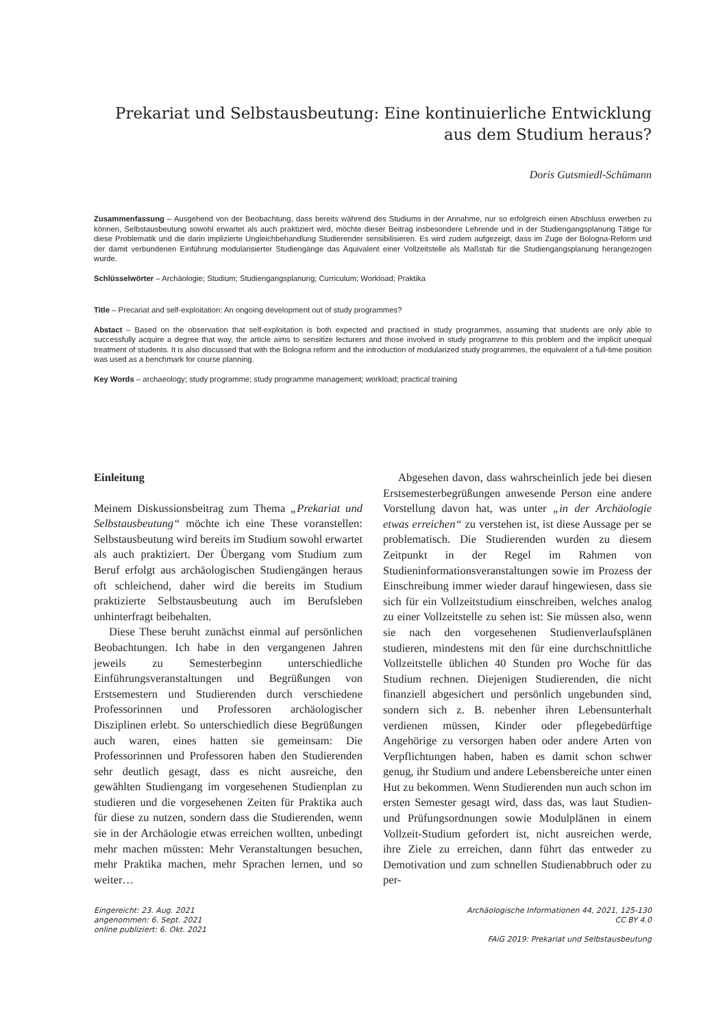Prekariat und Selbstausbeutung: Eine kontinuierliche Entwicklung
aus dem Studium heraus?
Doris Gutsmiedl-Schümann
Zusammenfassung – Ausgehend von der Beobachtung, dass bereits während des Studiums in der Annahme, nur so erfolgreich einen Abschluss erwerben zu können, Selbstausbeutung sowohl erwartet als auch praktiziert wird, möchte dieser Beitrag insbesondere Lehrende und in der Studiengangsplanung Tätige für diese Problematik und die darin implizierte Ungleichbehandlung Studierender sensibilisieren. Es wird zudem aufgezeigt, dass im Zuge der Bologna-Reform und der damit verbundenen Einführung modularisierter Studiengänge das Äquivalent einer Vollzeitstelle als Maßstab für die Studiengangsplanung herangezogen wurde.
Schlüsselwörter – Archäologie; Studium; Studiengangsplanung; Curriculum; Workload; Praktika
Title – Precariat and self-exploitation: An ongoing development out of study programmes?
Abstact – Based on the observation that self-exploitation is both expected and practised in study programmes, assuming that students are only able to successfully acquire a degree that way, the article aims to sensitize lecturers and those involved in study programme to this problem and the implicit unequal treatment of students. It is also discussed that with the Bologna reform and the introduction of modularized study programmes, the equivalent of a full-time position was used as a benchmark for course planning.
Key Words – archaeology; study programme; study programme management; workload; practical training
Einleitung
Meinem Diskussionsbeitrag zum Thema „Prekariat und Selbstausbeutung“ möchte ich eine These voranstellen: Selbstausbeutung wird bereits im Studium sowohl erwartet als auch praktiziert. Der Übergang vom Studium zum Beruf erfolgt aus archäologischen Studiengängen heraus oft schleichend, daher wird die bereits im Studium praktizierte Selbstausbeutung auch im Berufsleben unhinterfragt beibehalten.
Diese These beruht zunächst einmal auf persönlichen Beobachtungen. Ich habe in den vergangenen Jahren jeweils zu Semesterbeginn unterschiedliche Einführungsveranstaltungen und Begrüßungen von Erstsemestern und Studierenden durch verschiedene Professorinnen und Professoren archäologischer Disziplinen erlebt. So unterschiedlich diese Begrüßungen auch waren, eines hatten sie gemeinsam: Die Professorinnen und Professoren haben den Studierenden sehr deutlich gesagt, dass es nicht ausreiche, den gewählten Studiengang im vorgesehenen Studienplan zu studieren und die vorgesehenen Zeiten für Praktika auch für diese zu nutzen, sondern dass die Studierenden, wenn sie in der Archäologie etwas erreichen wollten, unbedingt mehr machen müssten: Mehr Veranstaltungen besuchen, mehr Praktika machen, mehr Sprachen lernen, und so weiter…
Abgesehen davon, dass wahrscheinlich jede bei diesen Erstsemesterbegrüßungen anwesende Person eine andere Vorstellung davon hat, was unter „in der Archäologie etwas erreichen“ zu verstehen ist, ist diese Aussage per se problematisch. Die Studierenden wurden zu diesem Zeitpunkt in der Regel im Rahmen von Studieninformationsveranstaltungen sowie im Prozess der Einschreibung immer wieder darauf hingewiesen, dass sie sich für ein Vollzeitstudium einschreiben, welches analog zu einer Vollzeitstelle zu sehen ist: Sie müssen also, wenn sie nach den vorgesehenen Studienverlaufsplänen studieren, mindestens mit den für eine durchschnittliche Vollzeitstelle üblichen 40 Stunden pro Woche für das Studium rechnen. Diejenigen Studierenden, die nicht finanziell abgesichert und persönlich ungebunden sind, sondern sich z. B. nebenher ihren Lebensunterhalt verdienen müssen, Kinder oder pflegebedürftige Angehörige zu versorgen haben oder andere Arten von Verpflichtungen haben, haben es damit schon schwer genug, ihr Studium und andere Lebensbereiche unter einen Hut zu bekommen. Wenn Studierenden nun auch schon im ersten Semester gesagt wird, dass das, was laut Studien- und Prüfungsordnungen sowie Modulplänen in einem Vollzeit-Studium gefordert ist, nicht ausreichen werde, ihre Ziele zu erreichen, dann führt das entweder zu Demotivation und zum schnellen Studienabbruch oder zu per-
Eingereicht: 23. Aug. 2021
angenommen: 6. Sept. 2021
online publiziert: 6. Okt. 2021
Archäologische Informationen 44, 2021, 125-130
CC BY 4.0
FAiG 2019: Prekariat und Selbstausbeutung